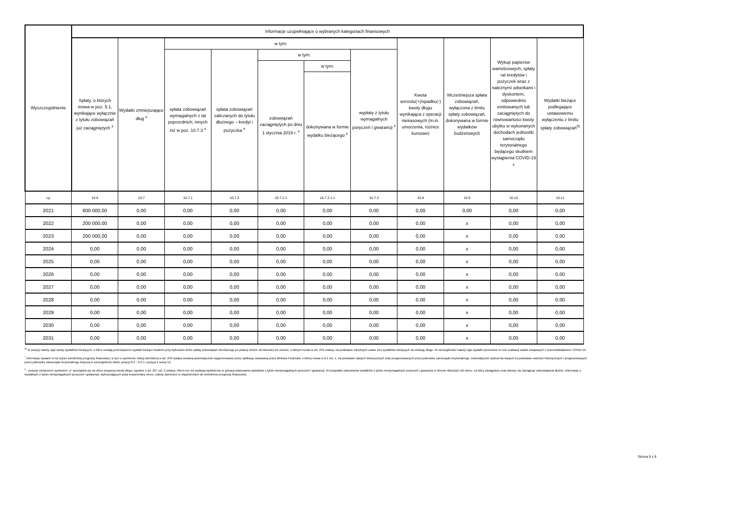| Wyszczególnienie | Informacje uzupełniające o wybranych kategoriach finansowych | | | | | | | | | | |
| --- | --- | --- | --- | --- | --- | --- | --- | --- | --- | --- | --- |
| | Spłaty, o których mowa w poz. 5.1, wynikające wyłącznie z tytułu zobowiązań już zaciągniętych <sup>x</sup> | Wydatki zmniejszające dług <sup>x</sup> | w tym: | | | | | Kwota wzrostu(+)/spadku(-) kwoty długu wynikająca z operacji niekasowych (m.in. umorzenia, różnice kursowe) | Wcześniejsza spłata zobowiązań, wyłączona z limitu spłaty zobowiązań, dokonywana w formie wydatków budżetowych | Wykup papierów wartościowych, spłaty rat kredytów i pożyczek wraz z należnymi odsetkami i dyskontem, odpowiednio emitowanych lub zaciągniętych do równowartości kwoty ubytku w wykonanych dochodach jednostki samorządu terytorialnego będącego skutkiem wystąpienia COVID-19 <sup>x</sup> | Wydatki bieżące podlegające ustawowemu wyłączeniu z limitu spłaty zobowiązań<sup>9)</sup> |
| | | | spłata zobowiązań wymagalnych z lat poprzednich, innych niż w poz. 10.7.3 <sup>x</sup> | spłata zobowiązań zaliczanych do tytułu dłużnego – kredyt i pożyczka <sup>x</sup> | w tym: | | wypłaty z tytułu wymagalnych poręczeń i gwarancji <sup>x</sup> | | | | |
| | | | | | zobowiązań zaciągniętych po dniu 1 stycznia 2019 r. <sup>x</sup> | w tym: | | | | | |
| | | | | | | dokonywana w formie wydatku bieżącego <sup>x</sup> | | | | | |
| Lp | 10.6 | 10.7 | 10.7.1 | 10.7.2 | 10.7.2.1 | 10.7.2.1.1 | 10.7.3 | 10.8 | 10.9 | 10.10 | 10.11 |
| 2021 | 600 000,00 | 0,00 | 0,00 | 0,00 | 0,00 | 0,00 | 0,00 | 0,00 | 0,00 | 0,00 | 0,00 |
| 2022 | 200 000,00 | 0,00 | 0,00 | 0,00 | 0,00 | 0,00 | 0,00 | 0,00 | x | 0,00 | 0,00 |
| 2023 | 200 000,00 | 0,00 | 0,00 | 0,00 | 0,00 | 0,00 | 0,00 | 0,00 | x | 0,00 | 0,00 |
| 2024 | 0,00 | 0,00 | 0,00 | 0,00 | 0,00 | 0,00 | 0,00 | 0,00 | x | 0,00 | 0,00 |
| 2025 | 0,00 | 0,00 | 0,00 | 0,00 | 0,00 | 0,00 | 0,00 | 0,00 | x | 0,00 | 0,00 |
| 2026 | 0,00 | 0,00 | 0,00 | 0,00 | 0,00 | 0,00 | 0,00 | 0,00 | x | 0,00 | 0,00 |
| 2027 | 0,00 | 0,00 | 0,00 | 0,00 | 0,00 | 0,00 | 0,00 | 0,00 | x | 0,00 | 0,00 |
| 2028 | 0,00 | 0,00 | 0,00 | 0,00 | 0,00 | 0,00 | 0,00 | 0,00 | x | 0,00 | 0,00 |
| 2029 | 0,00 | 0,00 | 0,00 | 0,00 | 0,00 | 0,00 | 0,00 | 0,00 | x | 0,00 | 0,00 |
| 2030 | 0,00 | 0,00 | 0,00 | 0,00 | 0,00 | 0,00 | 0,00 | 0,00 | x | 0,00 | 0,00 |
| 2031 | 0,00 | 0,00 | 0,00 | 0,00 | 0,00 | 0,00 | 0,00 | 0,00 | x | 0,00 | 0,00 |
<sup>9)</sup> W pozycji należy ująć kwoty wydatków bieżących, o które zostają pomniejszone wydatki bieżące budżetu przy wyliczaniu limitu spłaty zobowiązań określonego po prawej stronie nierówności we wzorze, o którym mowa w art. 243 ustawy, na podstawie odrębnych ustaw, bez wydatków bieżących na obsługę długu. W szczególności należy ująć wydatki poniesione w celu realizacji zadań związanych z przeciwdziałaniem COVID-19.
<sup>*</sup> Informacje zawarte w tej części wieloletniej prognozy finansowej, w tym o spełnieniu relacji określonej w art. 243 ustawy zostaną automatycznie wygenerowane przez aplikację wskazaną przez Ministra Finansów, o której mowa w § 4 ust. 1, na podstawie danych historycznych oraz prognozowanych przez jednostkę samorządu terytorialnego. Automatyczne wyliczenia danych na podstawie wartości historycznych i prognozowanych przez jednostkę samorządu terytorialnego dotyczą w szczególności także pozycji 8.3 – 8.3.1 i pozycji z sekcji 12.
<sup>x</sup> - pozycje oznaczone symbolem „x" sporządza się na okres prognozy kwoty długu, zgodnie z art. 227 ust. 2 ustawy. Okres ten nie podlega wydłużeniu w sytuacji planowania wydatków z tytułu niewymagalnych poręczeń i gwarancji. W przypadku planowania wydatków z tytułu niewymagalnych poręczeń i gwarancji w okresie dłuższym niż okres, na który zaciągnięto oraz planuje się zaciągnąć zobowiązania dłużne, informacje o wydatkach z tytułu niewymagalnych poręczeń i gwarancji, wykraczających poza wspomniany okres, należy zamieścić w objaśnieniach do wieloletniej prognozy finansowej.
Strona 9 z 9